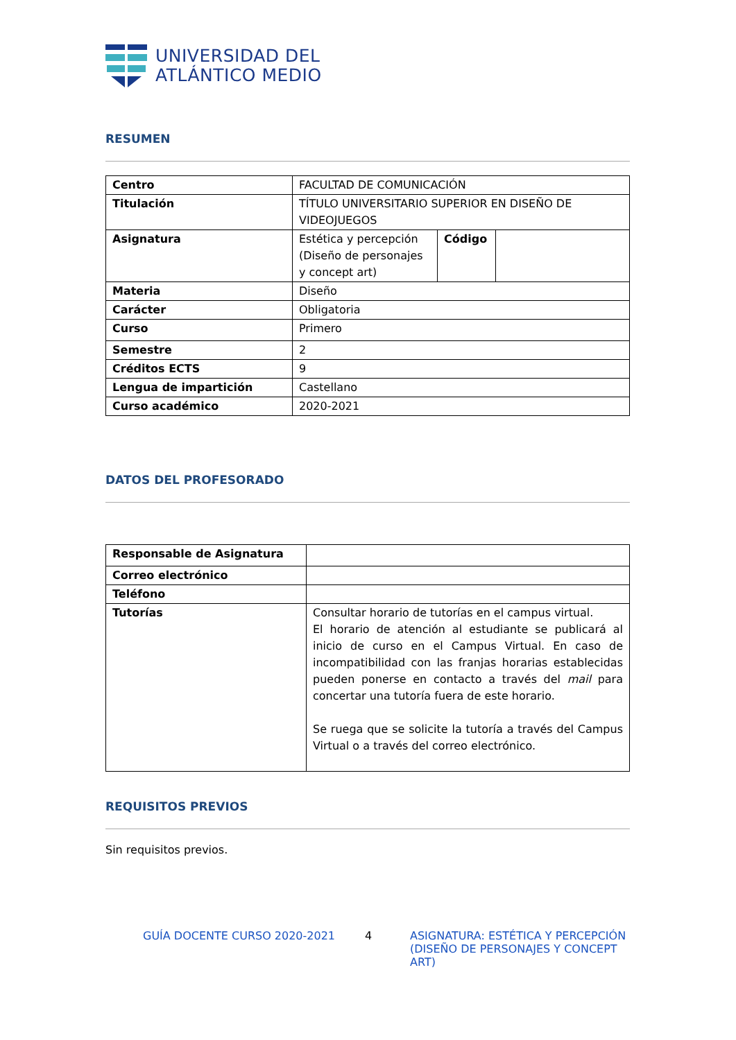UNIVERSIDAD DEL
ATLÁNTICO MEDIO
RESUMEN
| Centro | FACULTAD DE COMUNICACIÓN | | |
| Titulación | TÍTULO UNIVERSITARIO SUPERIOR EN DISEÑO DE VIDEOJUEGOS | | |
| Asignatura | Estética y percepción (Diseño de personajes y concept art) | Código | |
| Materia | Diseño | | |
| Carácter | Obligatoria | | |
| Curso | Primero | | |
| Semestre | 2 | | |
| Créditos ECTS | 9 | | |
| Lengua de impartición | Castellano | | |
| Curso académico | 2020-2021 | | |
DATOS DEL PROFESORADO
| Responsable de Asignatura | |
| Correo electrónico | |
| Teléfono | |
| Tutorías | Consultar horario de tutorías en el campus virtual. El horario de atención al estudiante se publicará al inicio de curso en el Campus Virtual. En caso de incompatibilidad con las franjas horarias establecidas pueden ponerse en contacto a través del mail para concertar una tutoría fuera de este horario. Se ruega que se solicite la tutoría a través del Campus Virtual o a través del correo electrónico. |
REQUISITOS PREVIOS
Sin requisitos previos.
GUÍA DOCENTE CURSO 2020-2021 4 ASIGNATURA: ESTÉTICA Y PERCEPCIÓN (DISEÑO DE PERSONAJES Y CONCEPT ART)